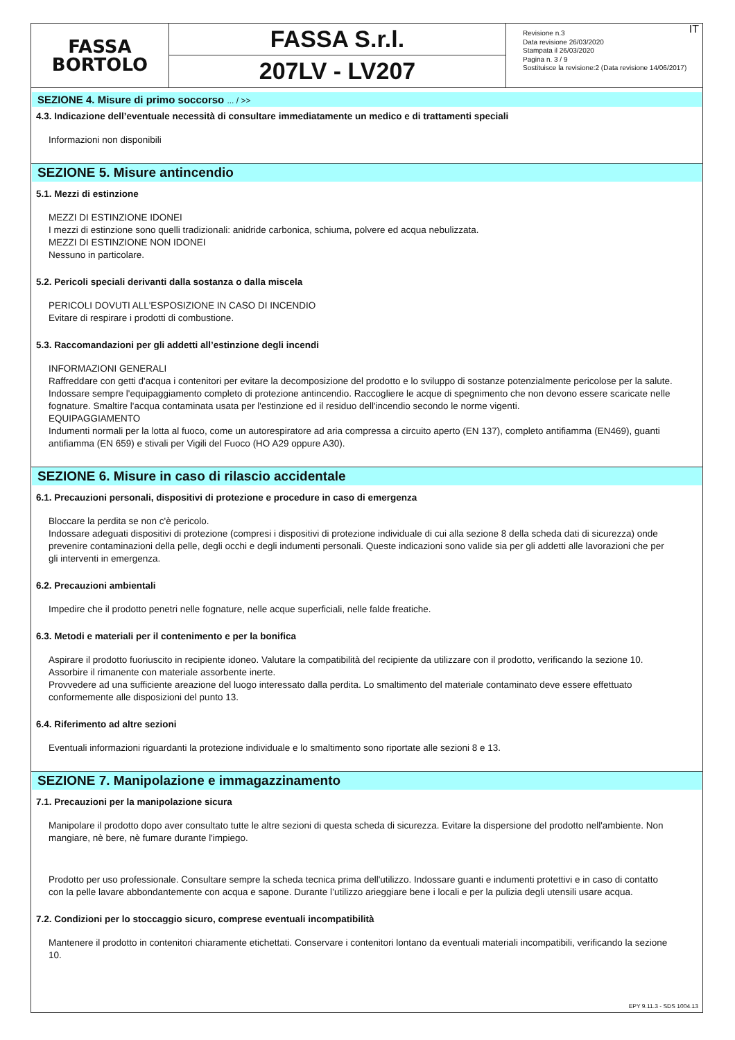FASSA
BORTOLO
FASSA S.r.l.
207LV - LV207
IT Revisione n.3
Data revisione 26/03/2020
Stampata il 26/03/2020
Pagina n. 3 / 9
Sostituisce la revisione:2 (Data revisione 14/06/2017)
SEZIONE 4. Misure di primo soccorso ... / >>
4.3. Indicazione dell’eventuale necessità di consultare immediatamente un medico e di trattamenti speciali
Informazioni non disponibili
SEZIONE 5. Misure antincendio
5.1. Mezzi di estinzione
MEZZI DI ESTINZIONE IDONEI
I mezzi di estinzione sono quelli tradizionali: anidride carbonica, schiuma, polvere ed acqua nebulizzata.
MEZZI DI ESTINZIONE NON IDONEI
Nessuno in particolare.
5.2. Pericoli speciali derivanti dalla sostanza o dalla miscela
PERICOLI DOVUTI ALL'ESPOSIZIONE IN CASO DI INCENDIO
Evitare di respirare i prodotti di combustione.
5.3. Raccomandazioni per gli addetti all’estinzione degli incendi
INFORMAZIONI GENERALI
Raffreddare con getti d'acqua i contenitori per evitare la decomposizione del prodotto e lo sviluppo di sostanze potenzialmente pericolose per la salute. Indossare sempre l'equipaggiamento completo di protezione antincendio. Raccogliere le acque di spegnimento che non devono essere scaricate nelle fognature. Smaltire l'acqua contaminata usata per l'estinzione ed il residuo dell'incendio secondo le norme vigenti.
EQUIPAGGIAMENTO
Indumenti normali per la lotta al fuoco, come un autorespiratore ad aria compressa a circuito aperto (EN 137), completo antifiamma (EN469), guanti antifiamma (EN 659) e stivali per Vigili del Fuoco (HO A29 oppure A30).
SEZIONE 6. Misure in caso di rilascio accidentale
6.1. Precauzioni personali, dispositivi di protezione e procedure in caso di emergenza
Bloccare la perdita se non c'è pericolo.
Indossare adeguati dispositivi di protezione (compresi i dispositivi di protezione individuale di cui alla sezione 8 della scheda dati di sicurezza) onde prevenire contaminazioni della pelle, degli occhi e degli indumenti personali. Queste indicazioni sono valide sia per gli addetti alle lavorazioni che per gli interventi in emergenza.
6.2. Precauzioni ambientali
Impedire che il prodotto penetri nelle fognature, nelle acque superficiali, nelle falde freatiche.
6.3. Metodi e materiali per il contenimento e per la bonifica
Aspirare il prodotto fuoriuscito in recipiente idoneo. Valutare la compatibilità del recipiente da utilizzare con il prodotto, verificando la sezione 10. Assorbire il rimanente con materiale assorbente inerte.
Provvedere ad una sufficiente areazione del luogo interessato dalla perdita. Lo smaltimento del materiale contaminato deve essere effettuato conformemente alle disposizioni del punto 13.
6.4. Riferimento ad altre sezioni
Eventuali informazioni riguardanti la protezione individuale e lo smaltimento sono riportate alle sezioni 8 e 13.
SEZIONE 7. Manipolazione e immagazzinamento
7.1. Precauzioni per la manipolazione sicura
Manipolare il prodotto dopo aver consultato tutte le altre sezioni di questa scheda di sicurezza. Evitare la dispersione del prodotto nell'ambiente. Non mangiare, nè bere, nè fumare durante l'impiego.
Prodotto per uso professionale. Consultare sempre la scheda tecnica prima dell'utilizzo. Indossare guanti e indumenti protettivi e in caso di contatto con la pelle lavare abbondantemente con acqua e sapone. Durante l’utilizzo arieggiare bene i locali e per la pulizia degli utensili usare acqua.
7.2. Condizioni per lo stoccaggio sicuro, comprese eventuali incompatibilità
Mantenere il prodotto in contenitori chiaramente etichettati. Conservare i contenitori lontano da eventuali materiali incompatibili, verificando la sezione 10.
EPY 9.11.3 - SDS 1004.13